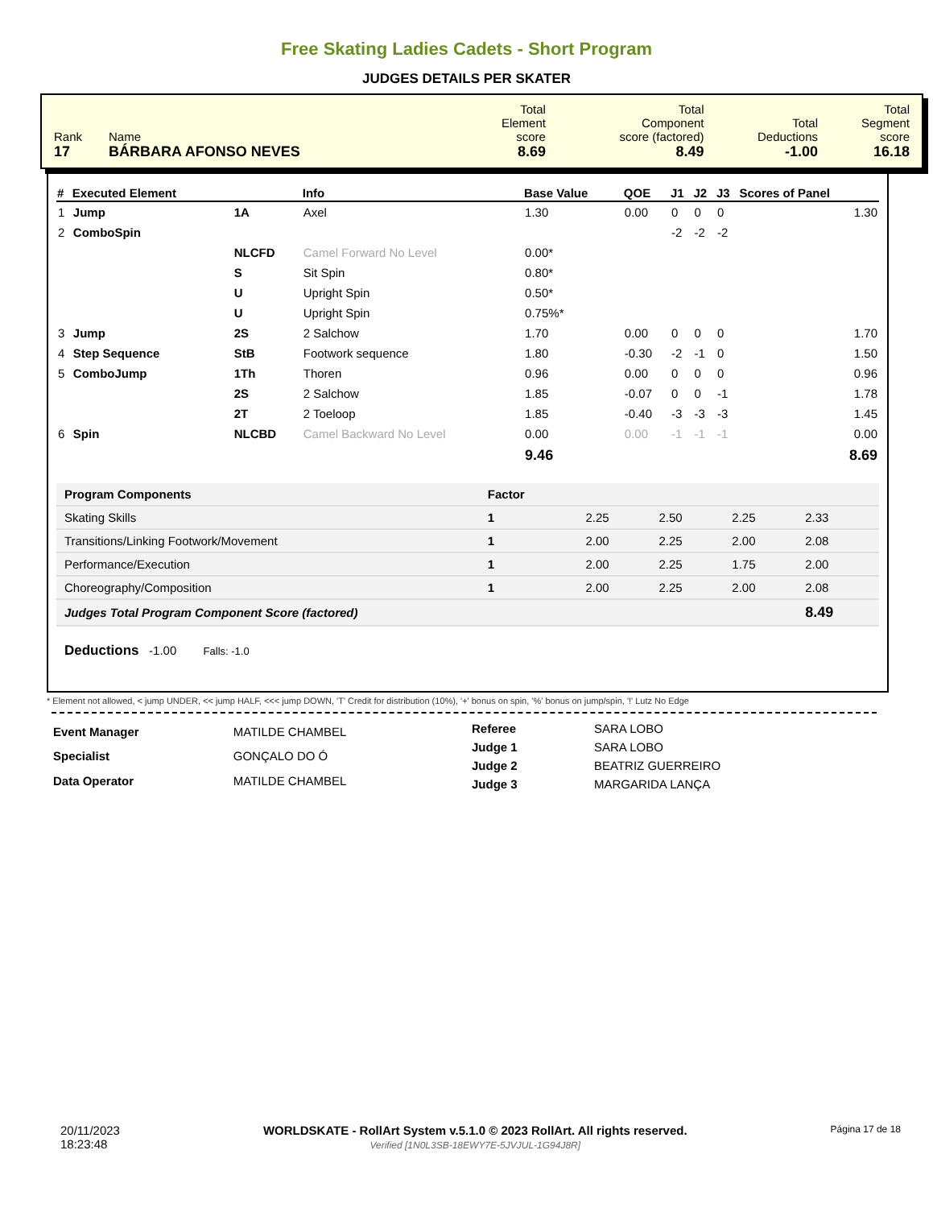Free Skating Ladies Cadets - Short Program
JUDGES DETAILS PER SKATER
| Rank 17 | Name BÁRBARA AFONSO NEVES | Total Element score 8.69 | Total Component score (factored) 8.49 | Total Deductions -1.00 | Total Segment score 16.18 |
| # | Executed Element | | Info | Base Value | QOE | J1 | J2 | J3 | Scores of Panel |
| --- | --- | --- | --- | --- | --- | --- | --- | --- | --- |
| 1 | Jump | 1A | Axel | 1.30 | 0.00 | 0 | 0 | 0 | 1.30 |
| 2 | ComboSpin | | | | | -2 | -2 | -2 | |
| | | NLCFD | Camel Forward No Level | 0.00* | | | | | |
| | | S | Sit Spin | 0.80* | | | | | |
| | | U | Upright Spin | 0.50* | | | | | |
| | | U | Upright Spin | 0.75%* | | | | | |
| 3 | Jump | 2S | 2 Salchow | 1.70 | 0.00 | 0 | 0 | 0 | 1.70 |
| 4 | Step Sequence | StB | Footwork sequence | 1.80 | -0.30 | -2 | -1 | 0 | 1.50 |
| 5 | ComboJump | 1Th | Thoren | 0.96 | 0.00 | 0 | 0 | 0 | 0.96 |
| | | 2S | 2 Salchow | 1.85 | -0.07 | 0 | 0 | -1 | 1.78 |
| | | 2T | 2 Toeloop | 1.85 | -0.40 | -3 | -3 | -3 | 1.45 |
| 6 | Spin | NLCBD | Camel Backward No Level | 0.00 | 0.00 | -1 | -1 | -1 | 0.00 |
| | | | | 9.46 | | | | | 8.69 |
| Program Components | Factor | | | | |
| --- | --- | --- | --- | --- | --- |
| Skating Skills | 1 | 2.25 | 2.50 | 2.25 | 2.33 |
| Transitions/Linking Footwork/Movement | 1 | 2.00 | 2.25 | 2.00 | 2.08 |
| Performance/Execution | 1 | 2.00 | 2.25 | 1.75 | 2.00 |
| Choreography/Composition | 1 | 2.00 | 2.25 | 2.00 | 2.08 |
| Judges Total Program Component Score (factored) | | | | | 8.49 |
Deductions -1.00 Falls: -1.0
* Element not allowed, < jump UNDER, << jump HALF, <<< jump DOWN, 'T' Credit for distribution (10%), '+' bonus on spin, '%' bonus on jump/spin, '!' Lutz No Edge
| Event Manager | MATILDE CHAMBEL |
| Specialist | GONÇALO DO Ó |
| Data Operator | MATILDE CHAMBEL |
| Referee | SARA LOBO |
| Judge 1 | SARA LOBO |
| Judge 2 | BEATRIZ GUERREIRO |
| Judge 3 | MARGARIDA LANÇA |
20/11/2023
18:23:48
WORLDSKATE - RollArt System v.5.1.0 © 2023 RollArt. All rights reserved.
Verified [1N0L3SB-18EWY7E-5JVJUL-1G94J8R]
Página 17 de 18